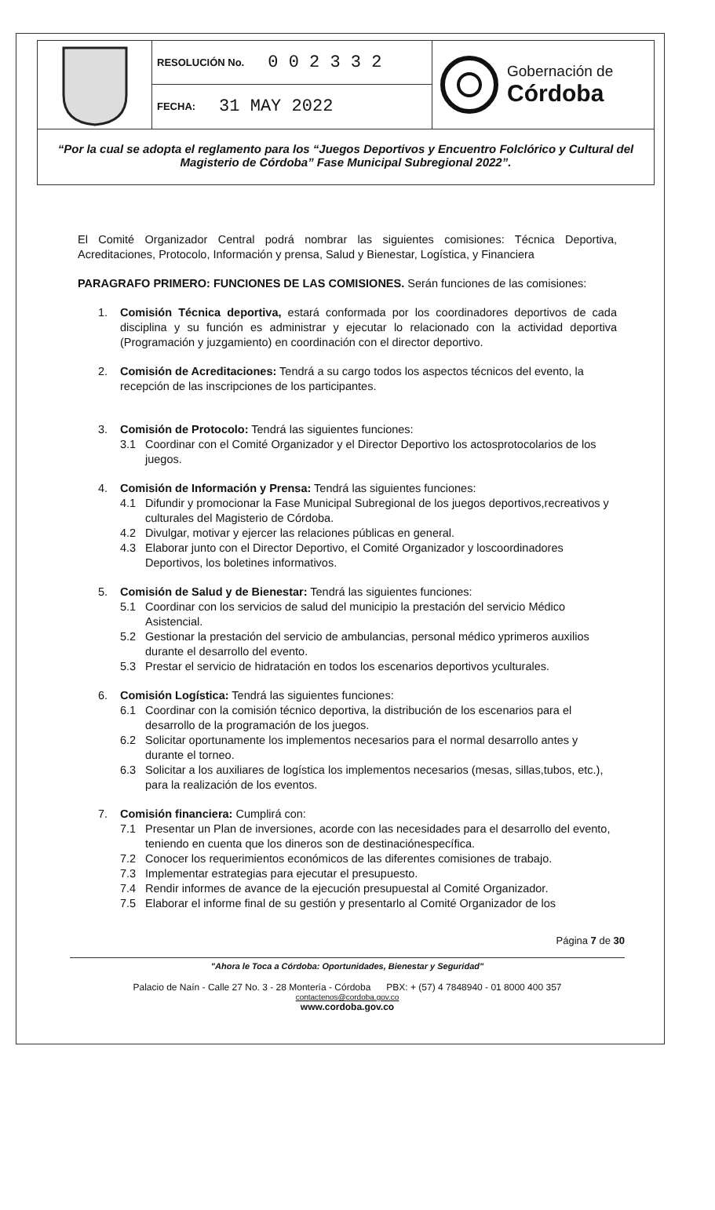RESOLUCIÓN No. 0 0 2 3 3 2
FECHA: 31 MAY 2022
Gobernación de
Córdoba
“Por la cual se adopta el reglamento para los “Juegos Deportivos y Encuentro Folclórico y Cultural del Magisterio de Córdoba” Fase Municipal Subregional 2022”.
El Comité Organizador Central podrá nombrar las siguientes comisiones: Técnica Deportiva, Acreditaciones, Protocolo, Información y prensa, Salud y Bienestar, Logística, y Financiera
PARAGRAFO PRIMERO: FUNCIONES DE LAS COMISIONES. Serán funciones de las comisiones:
1. Comisión Técnica deportiva, estará conformada por los coordinadores deportivos de cada disciplina y su función es administrar y ejecutar lo relacionado con la actividad deportiva (Programación y juzgamiento) en coordinación con el director deportivo.
2. Comisión de Acreditaciones: Tendrá a su cargo todos los aspectos técnicos del evento, la recepción de las inscripciones de los participantes.
3. Comisión de Protocolo: Tendrá las siguientes funciones:
3.1 Coordinar con el Comité Organizador y el Director Deportivo los actosprotocolarios de los juegos.
4. Comisión de Información y Prensa: Tendrá las siguientes funciones:
4.1 Difundir y promocionar la Fase Municipal Subregional de los juegos deportivos,recreativos y culturales del Magisterio de Córdoba.
4.2 Divulgar, motivar y ejercer las relaciones públicas en general.
4.3 Elaborar junto con el Director Deportivo, el Comité Organizador y loscoordinadores Deportivos, los boletines informativos.
5. Comisión de Salud y de Bienestar: Tendrá las siguientes funciones:
5.1 Coordinar con los servicios de salud del municipio la prestación del servicio Médico Asistencial.
5.2 Gestionar la prestación del servicio de ambulancias, personal médico yprimeros auxilios durante el desarrollo del evento.
5.3 Prestar el servicio de hidratación en todos los escenarios deportivos yculturales.
6. Comisión Logística: Tendrá las siguientes funciones:
6.1 Coordinar con la comisión técnico deportiva, la distribución de los escenarios para el desarrollo de la programación de los juegos.
6.2 Solicitar oportunamente los implementos necesarios para el normal desarrollo antes y durante el torneo.
6.3 Solicitar a los auxiliares de logística los implementos necesarios (mesas, sillas,tubos, etc.), para la realización de los eventos.
7. Comisión financiera: Cumplirá con:
7.1 Presentar un Plan de inversiones, acorde con las necesidades para el desarrollo del evento, teniendo en cuenta que los dineros son de destinaciónespecífica.
7.2 Conocer los requerimientos económicos de las diferentes comisiones de trabajo.
7.3 Implementar estrategias para ejecutar el presupuesto.
7.4 Rendir informes de avance de la ejecución presupuestal al Comité Organizador.
7.5 Elaborar el informe final de su gestión y presentarlo al Comité Organizador de los
Página 7 de 30
"Ahora le Toca a Córdoba: Oportunidades, Bienestar y Seguridad"
Palacio de Naín - Calle 27 No. 3 - 28 Montería - Córdoba PBX: + (57) 4 7848940 - 01 8000 400 357
contactenos@cordoba.gov.co
www.cordoba.gov.co